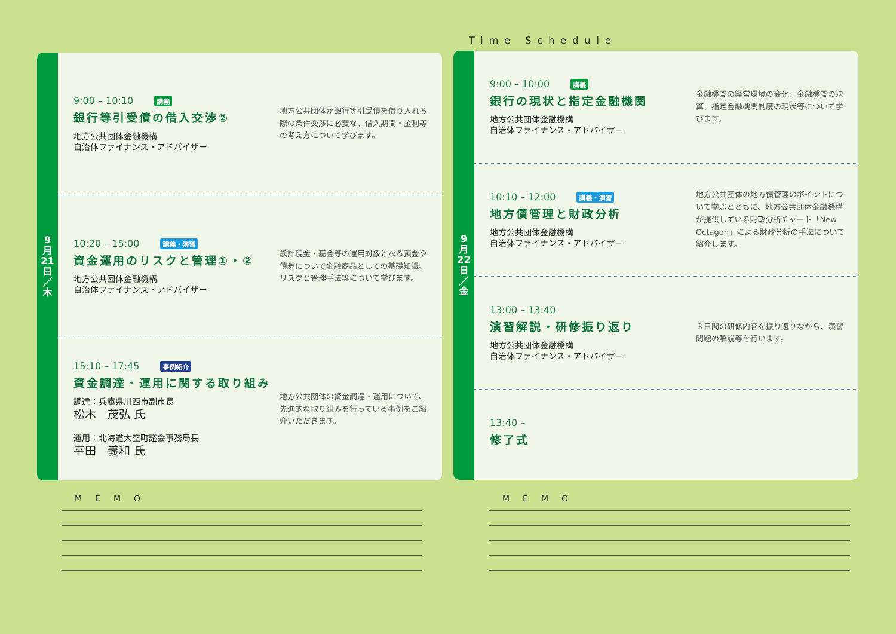Time Schedule
9
月
21
日
／
木
9:00 – 10:10 講義
銀行等引受債の借入交渉②
地方公共団体金融機構
自治体ファイナンス・アドバイザー
地方公共団体が銀行等引受債を借り入れる際の条件交渉に必要な、借入期間・金利等の考え方について学びます。
10:20 – 15:00 講義・演習
資金運用のリスクと管理①・②
地方公共団体金融機構
自治体ファイナンス・アドバイザー
歳計現金・基金等の運用対象となる預金や債券について金融商品としての基礎知識、リスクと管理手法等について学びます。
15:10 – 17:45 事例紹介
資金調達・運用に関する取り組み
調達：兵庫県川西市副市長
松木　茂弘 氏
運用：北海道大空町議会事務局長
平田　義和 氏
地方公共団体の資金調達・運用について、先進的な取り組みを行っている事例をご紹介いただきます。
9
月
22
日
／
金
9:00 – 10:00 講義
銀行の現状と指定金融機関
地方公共団体金融機構
自治体ファイナンス・アドバイザー
金融機関の経営環境の変化、金融機関の決算、指定金融機関制度の現状等について学びます。
10:10 – 12:00 講義・演習
地方債管理と財政分析
地方公共団体金融機構
自治体ファイナンス・アドバイザー
地方公共団体の地方債管理のポイントについて学ぶとともに、地方公共団体金融機構が提供している財政分析チャート「New Octagon」による財政分析の手法について紹介します。
13:00 – 13:40
演習解説・研修振り返り
地方公共団体金融機構
自治体ファイナンス・アドバイザー
３日間の研修内容を振り返りながら、演習問題の解説等を行います。
13:40 –
修了式
MEMO MEMO